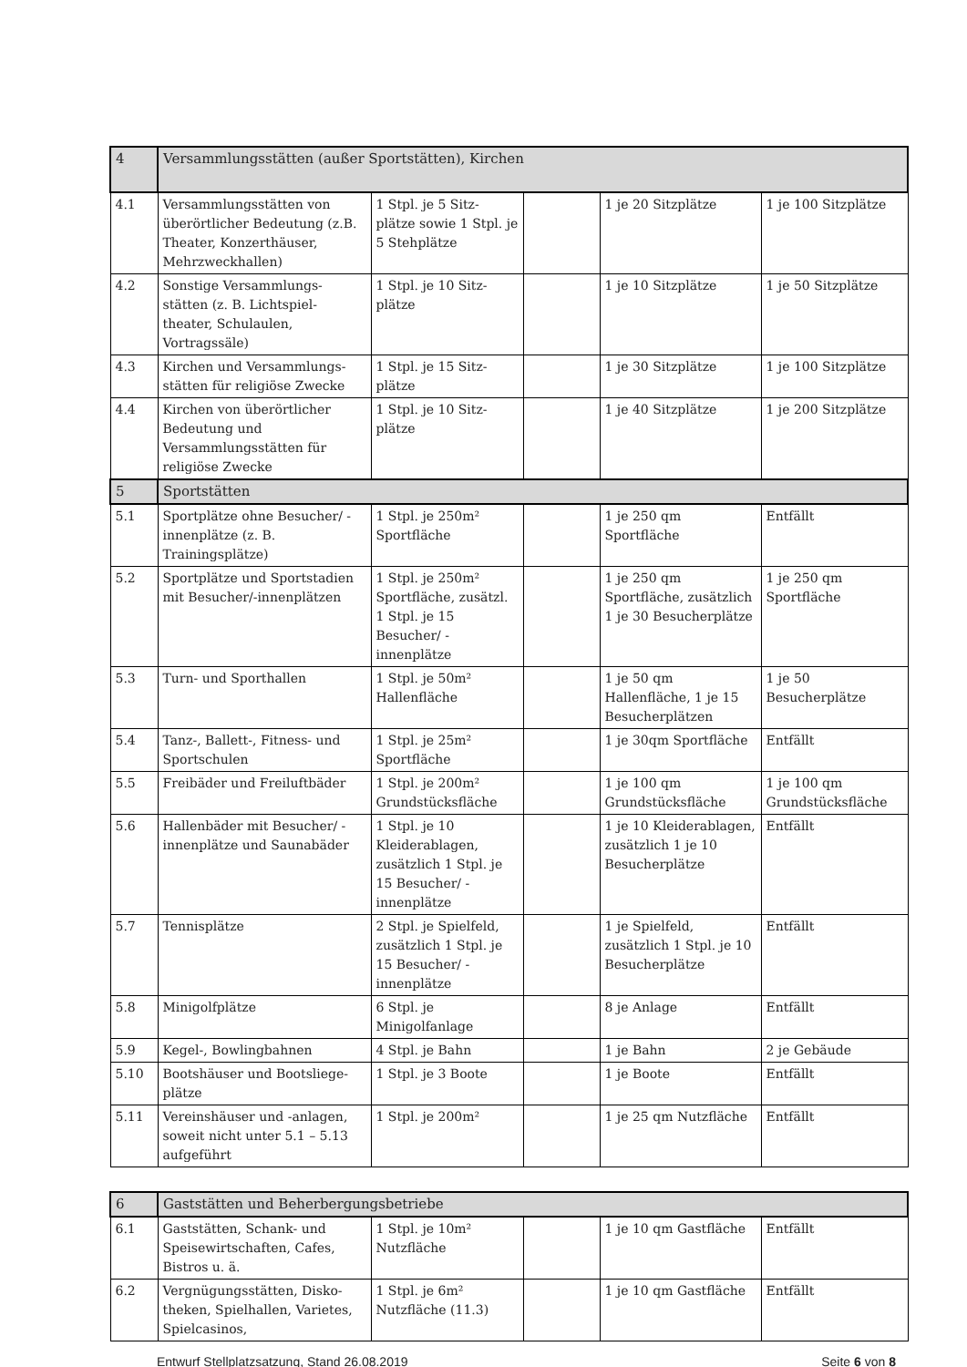| 4 | Versammlungsstätten (außer Sportstätten), Kirchen | | | | |
| --- | --- | --- | --- | --- | --- |
| 4.1 | Versammlungsstätten von überörtlicher Bedeutung (z.B. Theater, Konzerthäuser, Mehrzweckhallen) | 1 Stpl. je 5 Sitz-plätze sowie 1 Stpl. je 5 Stehplätze | | 1 je 20 Sitzplätze | 1 je 100 Sitzplätze |
| 4.2 | Sonstige Versammlungs-stätten (z. B. Lichtspiel-theater, Schulaulen, Vortragssäle) | 1 Stpl. je 10 Sitz-plätze | | 1 je 10 Sitzplätze | 1 je 50 Sitzplätze |
| 4.3 | Kirchen und Versammlungs-stätten für religiöse Zwecke | 1 Stpl. je 15 Sitz-plätze | | 1 je 30 Sitzplätze | 1 je 100 Sitzplätze |
| 4.4 | Kirchen von überörtlicher Bedeutung und Versammlungsstätten für religiöse Zwecke | 1 Stpl. je 10 Sitz-plätze | | 1 je 40 Sitzplätze | 1 je 200 Sitzplätze |
| 5 | Sportstätten | | | | |
| 5.1 | Sportplätze ohne Besucher/ -innenplätze (z. B. Trainingsplätze) | 1 Stpl. je 250m² Sportfläche | | 1 je 250 qm Sportfläche | Entfällt |
| 5.2 | Sportplätze und Sportstadien mit Besucher/-innenplätzen | 1 Stpl. je 250m² Sportfläche, zusätzl. 1 Stpl. je 15 Besucher/ -innenplätze | | 1 je 250 qm Sportfläche, zusätzlich 1 je 30 Besucherplätze | 1 je 250 qm Sportfläche |
| 5.3 | Turn- und Sporthallen | 1 Stpl. je 50m² Hallenfläche | | 1 je 50 qm Hallenfläche, 1 je 15 Besucherplätzen | 1 je 50 Besucherplätze |
| 5.4 | Tanz-, Ballett-, Fitness- und Sportschulen | 1 Stpl. je 25m² Sportfläche | | 1 je 30qm Sportfläche | Entfällt |
| 5.5 | Freibäder und Freiluftbäder | 1 Stpl. je 200m² Grundstücksfläche | | 1 je 100 qm Grundstücksfläche | 1 je 100 qm Grundstücksfläche |
| 5.6 | Hallenbäder mit Besucher/ -innenplätze und Saunabäder | 1 Stpl. je 10 Kleiderablagen, zusätzlich 1 Stpl. je 15 Besucher/ -innenplätze | | 1 je 10 Kleiderablagen, zusätzlich 1 je 10 Besucherplätze | Entfällt |
| 5.7 | Tennisplätze | 2 Stpl. je Spielfeld, zusätzlich 1 Stpl. je 15 Besucher/ -innenplätze | | 1 je Spielfeld, zusätzlich 1 Stpl. je 10 Besucherplätze | Entfällt |
| 5.8 | Minigolfplätze | 6 Stpl. je Minigolfanlage | | 8 je Anlage | Entfällt |
| 5.9 | Kegel-, Bowlingbahnen | 4 Stpl. je Bahn | | 1 je Bahn | 2 je Gebäude |
| 5.10 | Bootshäuser und Bootsliege-plätze | 1 Stpl. je 3 Boote | | 1 je Boote | Entfällt |
| 5.11 | Vereinshäuser und -anlagen, soweit nicht unter 5.1 – 5.13 aufgeführt | 1 Stpl. je 200m² | | 1 je 25 qm Nutzfläche | Entfällt |
| 6 | Gaststätten und Beherbergungsbetriebe | | | | |
| --- | --- | --- | --- | --- | --- |
| 6.1 | Gaststätten, Schank- und Speisewirtschaften, Cafes, Bistros u. ä. | 1 Stpl. je 10m² Nutzfläche | | 1 je 10 qm Gastfläche | Entfällt |
| 6.2 | Vergnügungsstätten, Disko-theken, Spielhallen, Varietes, Spielcasinos, | 1 Stpl. je 6m² Nutzfläche (11.3) | | 1 je 10 qm Gastfläche | Entfällt |
Entwurf Stellplatzsatzung, Stand 26.08.2019 Seite 6 von 8